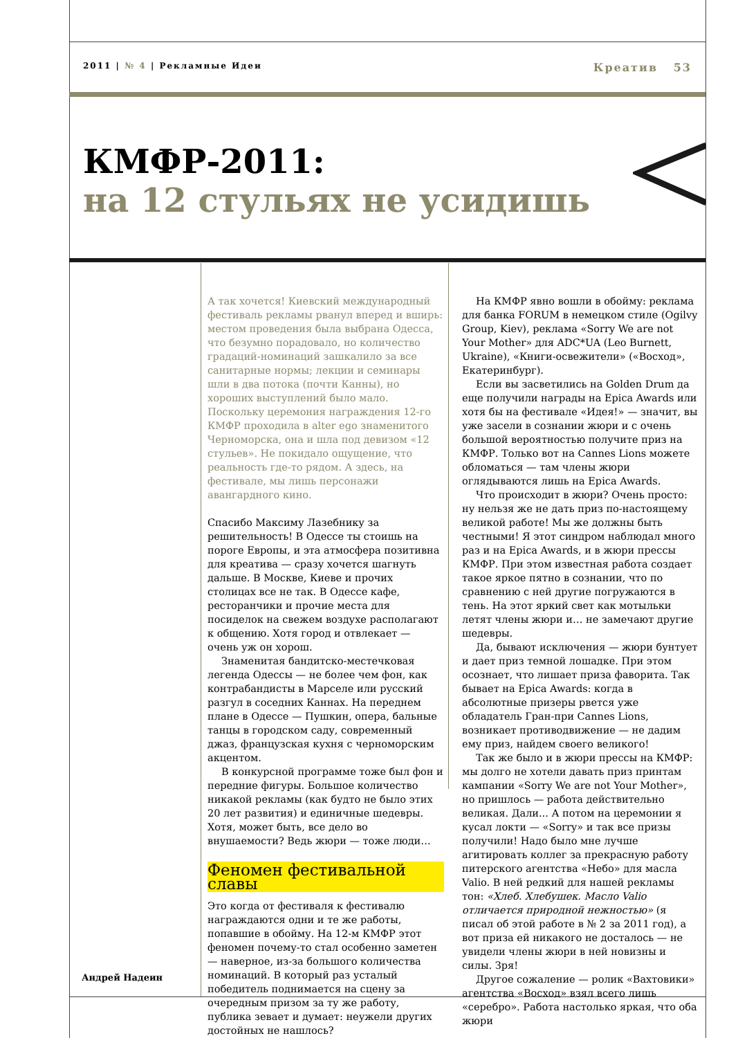2011 | № 4 | Рекламные Идеи Креатив 53
КМФР-2011:
на 12 стульях не усидишь
А так хочется! Киевский международный фестиваль рекламы рванул вперед и вширь: местом проведения была выбрана Одесса, что безумно порадовало, но количество градаций-номинаций зашкалило за все санитарные нормы; лекции и семинары шли в два потока (почти Канны), но хороших выступлений было мало. Поскольку церемония награждения 12-го КМФР проходила в alter ego знаменитого Черноморска, она и шла под девизом «12 стульев». Не покидало ощущение, что реальность где-то рядом. А здесь, на фестивале, мы лишь персонажи авангардного кино.
Спасибо Максиму Лазебнику за решительность! В Одессе ты стоишь на пороге Европы, и эта атмосфера позитивна для креатива — сразу хочется шагнуть дальше. В Москве, Киеве и прочих столицах все не так. В Одессе кафе, ресторанчики и прочие места для посиделок на свежем воздухе располагают к общению. Хотя город и отвлекает — очень уж он хорош.
Знаменитая бандитско-местечковая легенда Одессы — не более чем фон, как контрабандисты в Марселе или русский разгул в соседних Каннах. На переднем плане в Одессе — Пушкин, опера, бальные танцы в городском саду, современный джаз, французская кухня с черноморским акцентом.
В конкурсной программе тоже был фон и передние фигуры. Большое количество никакой рекламы (как будто не было этих 20 лет развития) и единичные шедевры. Хотя, может быть, все дело во внушаемости? Ведь жюри — тоже люди…
Феномен фестивальной славы
Это когда от фестиваля к фестивалю награждаются одни и те же работы, попавшие в обойму. На 12-м КМФР этот феномен почему-то стал особенно заметен — наверное, из-за большого количества номинаций. В который раз усталый победитель поднимается на сцену за очередным призом за ту же работу, публика зевает и думает: неужели других достойных не нашлось?
На КМФР явно вошли в обойму: реклама для банка FORUM в немецком стиле (Ogilvy Group, Kiev), реклама «Sorry We are not Your Mother» для ADC*UA (Leo Burnett, Ukraine), «Книги-освежители» («Восход», Екатеринбург).
Если вы засветились на Golden Drum да еще получили награды на Epica Awards или хотя бы на фестивале «Идея!» — значит, вы уже засели в сознании жюри и с очень большой вероятностью получите приз на КМФР. Только вот на Cannes Lions можете обломаться — там члены жюри оглядываются лишь на Epica Awards.
Что происходит в жюри? Очень просто: ну нельзя же не дать приз по-настоящему великой работе! Мы же должны быть честными! Я этот синдром наблюдал много раз и на Epica Awards, и в жюри прессы КМФР. При этом известная работа создает такое яркое пятно в сознании, что по сравнению с ней другие погружаются в тень. На этот яркий свет как мотыльки летят члены жюри и… не замечают другие шедевры.
Да, бывают исключения — жюри бунтует и дает приз темной лошадке. При этом осознает, что лишает приза фаворита. Так бывает на Epica Awards: когда в абсолютные призеры рвется уже обладатель Гран-при Cannes Lions, возникает противодвижение — не дадим ему приз, найдем своего великого!
Так же было и в жюри прессы на КМФР: мы долго не хотели давать приз принтам кампании «Sorry We are not Your Mother», но пришлось — работа действительно великая. Дали... А потом на церемонии я кусал локти — «Sorry» и так все призы получили! Надо было мне лучше агитировать коллег за прекрасную работу питерского агентства «Небо» для масла Valio. В ней редкий для нашей рекламы тон: «Хлеб. Хлебушек. Масло Valio отличается природной нежностью» (я писал об этой работе в № 2 за 2011 год), а вот приза ей никакого не досталось — не увидели члены жюри в ней новизны и силы. Зря!
Другое сожаление — ролик «Вахтовики» агентства «Восход» взял всего лишь «серебро». Работа настолько яркая, что оба жюри
Андрей Надеин